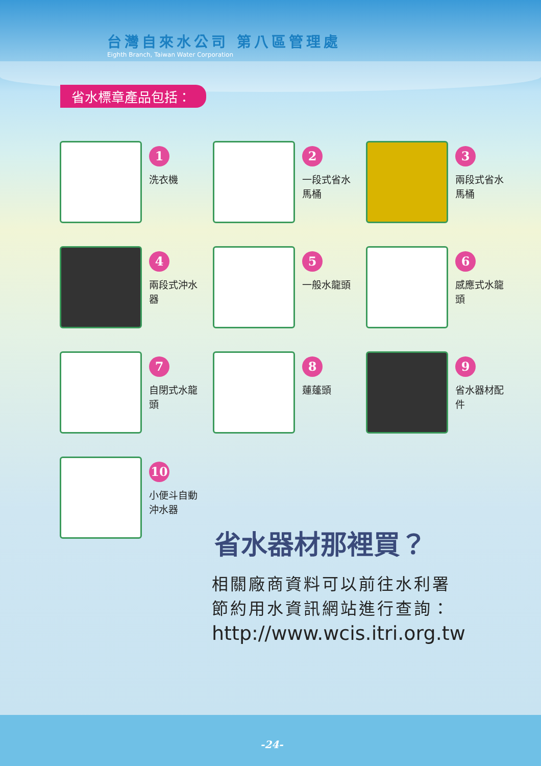台灣自來水公司 第八區管理處
Eighth Branch, Taiwan Water Corporation
省水標章產品包括：
1
洗衣機
2
一段式省水馬桶
3
兩段式省水馬桶
4
兩段式沖水器
5
一般水龍頭
6
感應式水龍頭
7
自閉式水龍頭
8
蓮蓬頭
9
省水器材配件
10
小便斗自動沖水器
省水器材那裡買？
相關廠商資料可以前往水利署
節約用水資訊網站進行查詢：
http://www.wcis.itri.org.tw
-24-